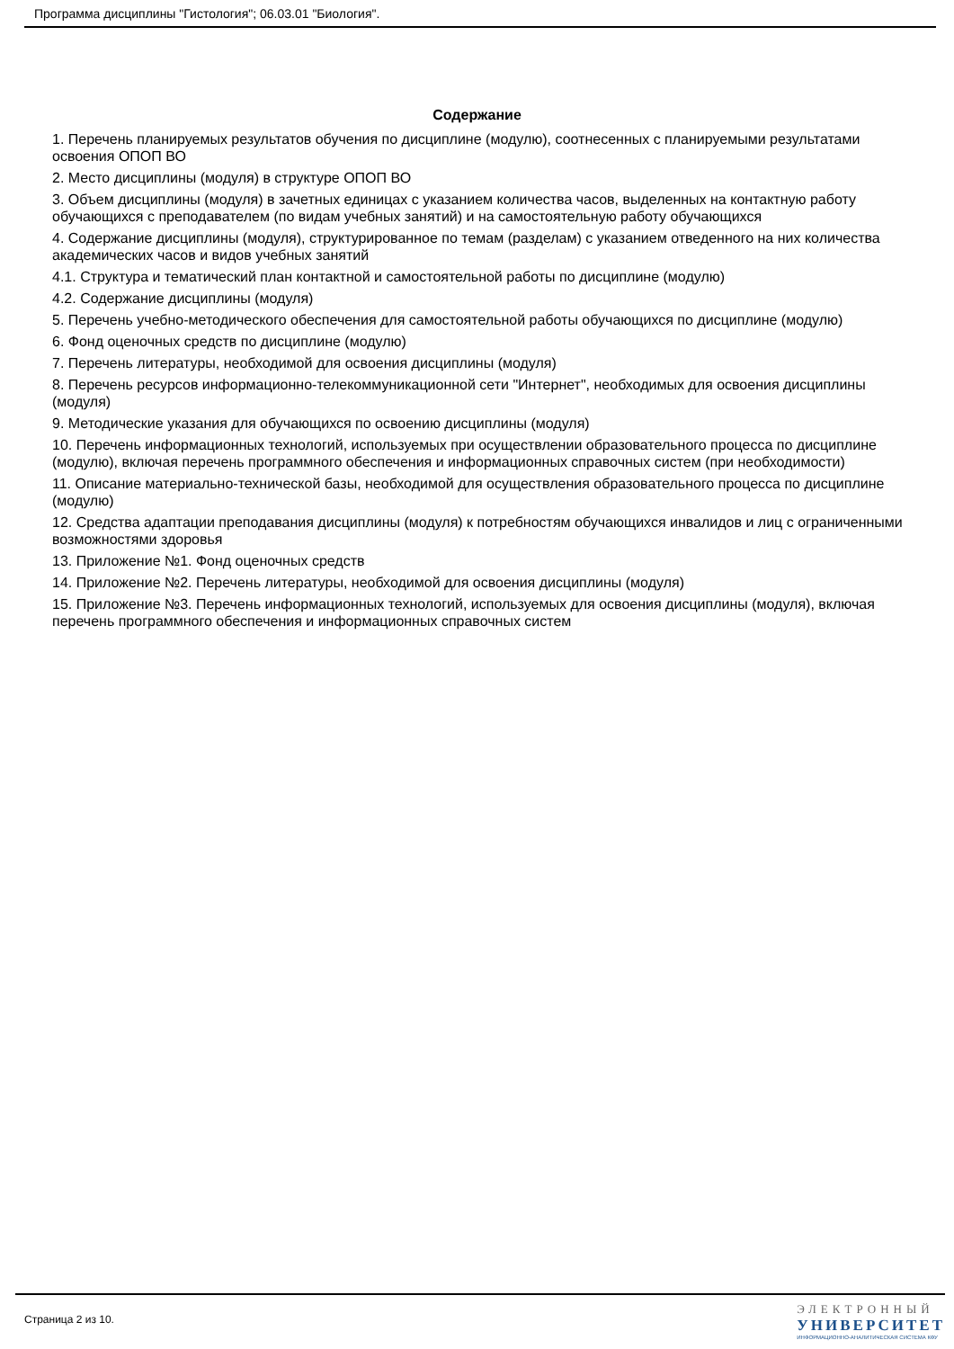Программа дисциплины "Гистология"; 06.03.01 "Биология".
Содержание
1. Перечень планируемых результатов обучения по дисциплине (модулю), соотнесенных с планируемыми результатами освоения ОПОП ВО
2. Место дисциплины (модуля) в структуре ОПОП ВО
3. Объем дисциплины (модуля) в зачетных единицах с указанием количества часов, выделенных на контактную работу обучающихся с преподавателем (по видам учебных занятий) и на самостоятельную работу обучающихся
4. Содержание дисциплины (модуля), структурированное по темам (разделам) с указанием отведенного на них количества академических часов и видов учебных занятий
4.1. Структура и тематический план контактной и самостоятельной работы по дисциплине (модулю)
4.2. Содержание дисциплины (модуля)
5. Перечень учебно-методического обеспечения для самостоятельной работы обучающихся по дисциплине (модулю)
6. Фонд оценочных средств по дисциплине (модулю)
7. Перечень литературы, необходимой для освоения дисциплины (модуля)
8. Перечень ресурсов информационно-телекоммуникационной сети "Интернет", необходимых для освоения дисциплины (модуля)
9. Методические указания для обучающихся по освоению дисциплины (модуля)
10. Перечень информационных технологий, используемых при осуществлении образовательного процесса по дисциплине (модулю), включая перечень программного обеспечения и информационных справочных систем (при необходимости)
11. Описание материально-технической базы, необходимой для осуществления образовательного процесса по дисциплине (модулю)
12. Средства адаптации преподавания дисциплины (модуля) к потребностям обучающихся инвалидов и лиц с ограниченными возможностями здоровья
13. Приложение №1. Фонд оценочных средств
14. Приложение №2. Перечень литературы, необходимой для освоения дисциплины (модуля)
15. Приложение №3. Перечень информационных технологий, используемых для освоения дисциплины (модуля), включая перечень программного обеспечения и информационных справочных систем
Страница 2 из 10.
ЭЛЕКТРОННЫЙ
УНИВЕРСИТЕТ
ИНФОРМАЦИОННО-АНАЛИТИЧЕСКАЯ СИСТЕМА КФУ